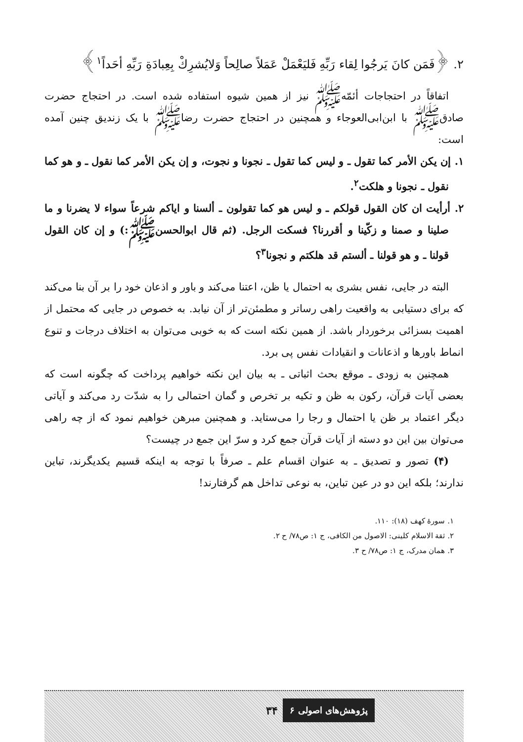۲. ﴿فَمَن كانَ يَرجُوا لِقاء رَبِّهِ فَليَعْمَلْ عَمَلاً صالِحاً وَلايُشرِكْ بِعِبادَةِ رَبِّهِ أحَداً<sup>۱</sup>﴾
اتفاقاً در احتجاجات أئمّه‌ﷺ نیز از همین شیوه استفاده شده است. در احتجاج حضرت صادقﷺ با ابن‌ابی‌العوجاء و همچنین در احتجاج حضرت رضاﷺ با یک زندیق چنین آمده است:
۱. إن يكن الأمر كما تقول ـ و ليس كما تقول ـ نجونا و نجوت، و إن يكن الأمر كما نقول ـ و هو كما نقول ـ نجونا و هلكت<sup>۲</sup>.
۲. أرأيت ان كان القول قولكم ـ و ليس هو كما تقولون ـ ألسنا و اياكم شرعاً سواء لا يضرنا و ما صلينا و صمنا و زكّينا و أقررنا؟ فسكت الرجل. (ثم قال ابوالحسنﷺ:) و إن كان القول قولنا ـ و هو قولنا ـ ألستم قد هلكتم و نجونا<sup>۳</sup>؟
البته در جایی، نفس بشری به احتمال یا ظن، اعتنا می‌کند و باور و اذعان خود را بر آن بنا می‌کند که برای دستیابی به واقعیت راهی رساتر و مطمئن‌تر از آن نیابد. به خصوص در جایی که محتمل از اهمیت بسزائی برخوردار باشد. از همین نکته است که به خوبی می‌توان به اختلاف درجات و تنوع انماط باورها و اذعانات و انقیادات نفس پی برد.
همچنین به زودی ـ موقع بحث اثباتی ـ به بیان این نکته خواهیم پرداخت که چگونه است که بعضی آیات قرآن، رکون به ظن و تکیه بر تخرص و گمان احتمالی را به شدّت رد می‌کند و آیاتی دیگر اعتماد بر ظن یا احتمال و رجا را می‌ستاید. و همچنین مبرهن خواهیم نمود که از چه راهی می‌توان بین این دو دسته از آیات قرآن جمع کرد و سرّ این جمع در چیست؟
(۴) تصور و تصدیق ـ به عنوان اقسام علم ـ صرفاً با توجه به اینکه قسیم یکدیگرند، تباین ندارند؛ بلکه این دو در عین تباین، به نوعی تداخل هم گرفتارند!
۱. سورهٔ کهف (۱۸): ۱۱۰.
۲. ثقة الاسلام کلینی: الاصول من الکافی، ج ۱: ص۷۸/ ح ۲.
۳. همان مدرک، ج ۱: ص۷۸/ ح ۳.
پژوهش‌های اصولی ۶ ۳۴